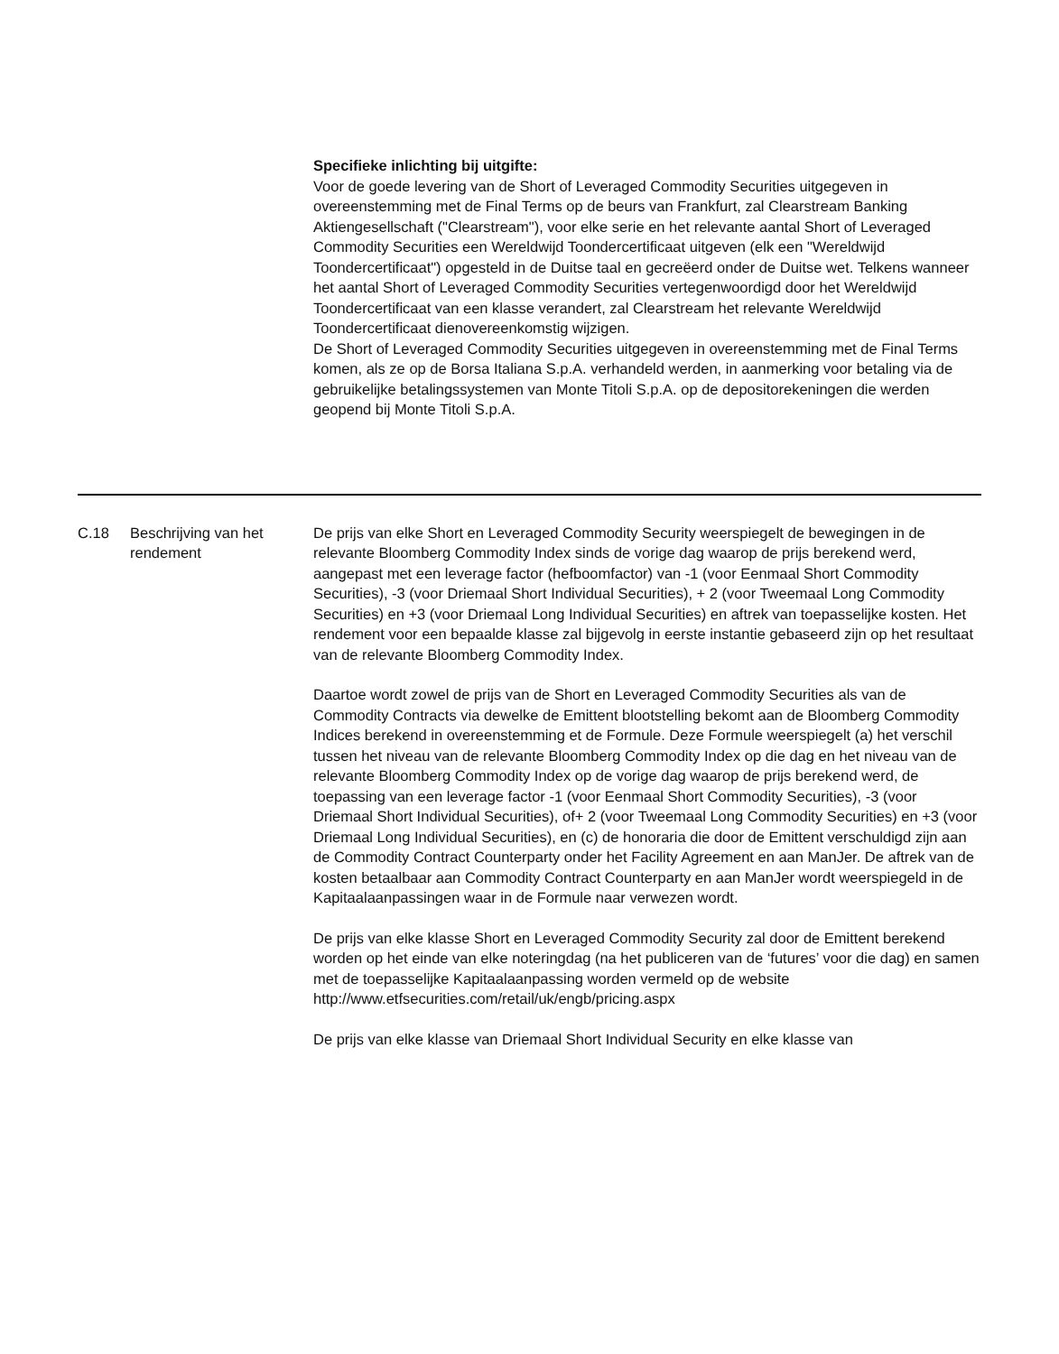Specifieke inlichting bij uitgifte:
Voor de goede levering van de Short of Leveraged Commodity Securities uitgegeven in overeenstemming met de Final Terms op de beurs van Frankfurt, zal Clearstream Banking Aktiengesellschaft ("Clearstream"), voor elke serie en het relevante aantal Short of Leveraged Commodity Securities een Wereldwijd Toondercertificaat uitgeven (elk een "Wereldwijd Toondercertificaat") opgesteld in de Duitse taal en gecreëerd onder de Duitse wet. Telkens wanneer het aantal Short of Leveraged Commodity Securities vertegenwoordigd door het Wereldwijd Toondercertificaat van een klasse verandert, zal Clearstream het relevante Wereldwijd Toondercertificaat dienovereenkomstig wijzigen.
De Short of Leveraged Commodity Securities uitgegeven in overeenstemming met de Final Terms komen, als ze op de Borsa Italiana S.p.A. verhandeld werden, in aanmerking voor betaling via de gebruikelijke betalingssystemen van Monte Titoli S.p.A. op de depositorekeningen die werden geopend bij Monte Titoli S.p.A.
| C.18 | Beschrijving van het rendement | De prijs van elke Short en Leveraged Commodity Security weerspiegelt de bewegingen in de relevante Bloomberg Commodity Index sinds de vorige dag waarop de prijs berekend werd, aangepast met een leverage factor (hefboomfactor) van -1 (voor Eenmaal Short Commodity Securities), -3 (voor Driemaal Short Individual Securities), + 2 (voor Tweemaal Long Commodity Securities) en +3 (voor Driemaal Long Individual Securities) en aftrek van toepasselijke kosten. Het rendement voor een bepaalde klasse zal bijgevolg in eerste instantie gebaseerd zijn op het resultaat van de relevante Bloomberg Commodity Index. Daartoe wordt zowel de prijs van de Short en Leveraged Commodity Securities als van de Commodity Contracts via dewelke de Emittent blootstelling bekomt aan de Bloomberg Commodity Indices berekend in overeenstemming et de Formule. Deze Formule weerspiegelt (a) het verschil tussen het niveau van de relevante Bloomberg Commodity Index op die dag en het niveau van de relevante Bloomberg Commodity Index op de vorige dag waarop de prijs berekend werd, de toepassing van een leverage factor -1 (voor Eenmaal Short Commodity Securities), -3 (voor Driemaal Short Individual Securities), of+ 2 (voor Tweemaal Long Commodity Securities) en +3 (voor Driemaal Long Individual Securities), en (c) de honoraria die door de Emittent verschuldigd zijn aan de Commodity Contract Counterparty onder het Facility Agreement en aan ManJer. De aftrek van de kosten betaalbaar aan Commodity Contract Counterparty en aan ManJer wordt weerspiegeld in de Kapitaalaanpassingen waar in de Formule naar verwezen wordt. De prijs van elke klasse Short en Leveraged Commodity Security zal door de Emittent berekend worden op het einde van elke noteringdag (na het publiceren van de ‘futures’ voor die dag) en samen met de toepasselijke Kapitaalaanpassing worden vermeld op de website http://www.etfsecurities.com/retail/uk/engb/pricing.aspx De prijs van elke klasse van Driemaal Short Individual Security en elke klasse van |